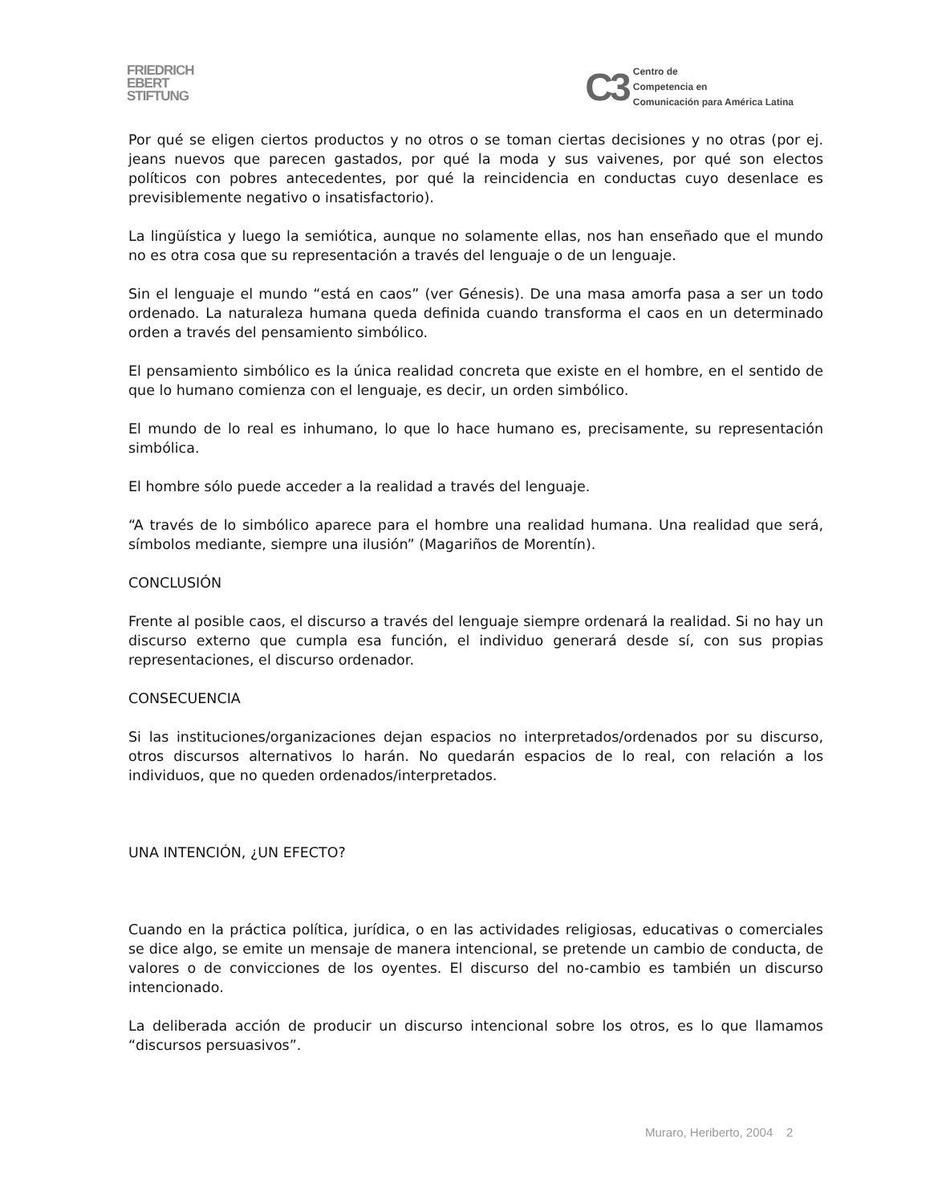FRIEDRICH
EBERT
STIFTUNG
C3
Centro de
Competencia en
Comunicación para América Latina
Por qué se eligen ciertos productos y no otros o se toman ciertas decisiones y no otras (por ej. jeans nuevos que parecen gastados, por qué la moda y sus vaivenes, por qué son electos políticos con pobres antecedentes, por qué la reincidencia en conductas cuyo desenlace es previsiblemente negativo o insatisfactorio).
La lingüística y luego la semiótica, aunque no solamente ellas, nos han enseñado que el mundo no es otra cosa que su representación a través del lenguaje o de un lenguaje.
Sin el lenguaje el mundo “está en caos” (ver Génesis). De una masa amorfa pasa a ser un todo ordenado. La naturaleza humana queda definida cuando transforma el caos en un determinado orden a través del pensamiento simbólico.
El pensamiento simbólico es la única realidad concreta que existe en el hombre, en el sentido de que lo humano comienza con el lenguaje, es decir, un orden simbólico.
El mundo de lo real es inhumano, lo que lo hace humano es, precisamente, su representación simbólica.
El hombre sólo puede acceder a la realidad a través del lenguaje.
“A través de lo simbólico aparece para el hombre una realidad humana. Una realidad que será, símbolos mediante, siempre una ilusión” (Magariños de Morentín).
CONCLUSIÓN
Frente al posible caos, el discurso a través del lenguaje siempre ordenará la realidad. Si no hay un discurso externo que cumpla esa función, el individuo generará desde sí, con sus propias representaciones, el discurso ordenador.
CONSECUENCIA
Si las instituciones/organizaciones dejan espacios no interpretados/ordenados por su discurso, otros discursos alternativos lo harán. No quedarán espacios de lo real, con relación a los individuos, que no queden ordenados/interpretados.
UNA INTENCIÓN, ¿UN EFECTO?
Cuando en la práctica política, jurídica, o en las actividades religiosas, educativas o comerciales se dice algo, se emite un mensaje de manera intencional, se pretende un cambio de conducta, de valores o de convicciones de los oyentes. El discurso del no-cambio es también un discurso intencionado.
La deliberada acción de producir un discurso intencional sobre los otros, es lo que llamamos “discursos persuasivos”.
Muraro, Heriberto, 2004 2